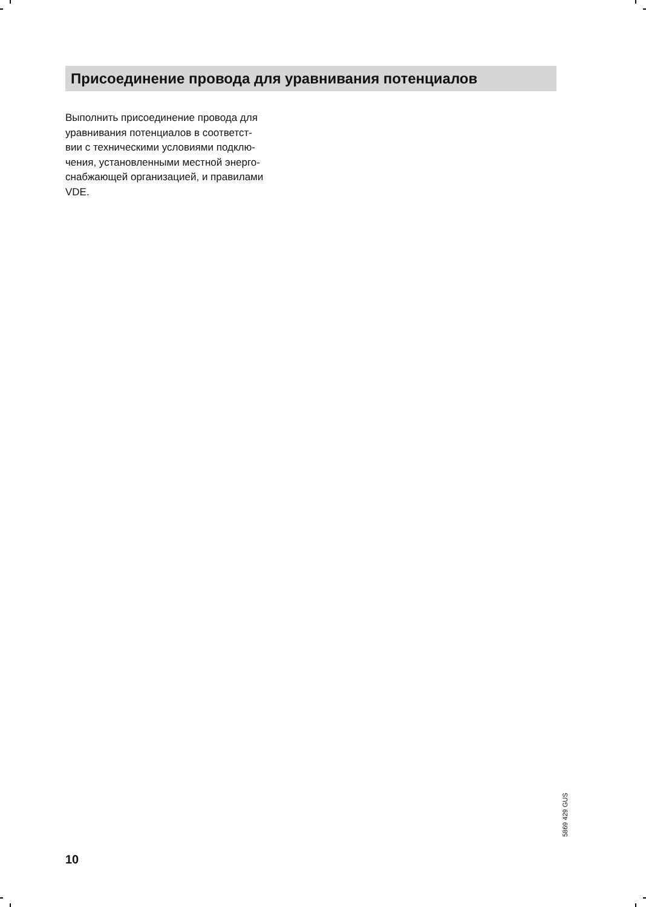Присоединение провода для уравнивания потенциалов
Выполнить присоединение провода для
уравнивания потенциалов в соответст-
вии с техническими условиями подклю-
чения, установленными местной энерго-
снабжающей организацией, и правилами
VDE.
5869 429 GUS
10